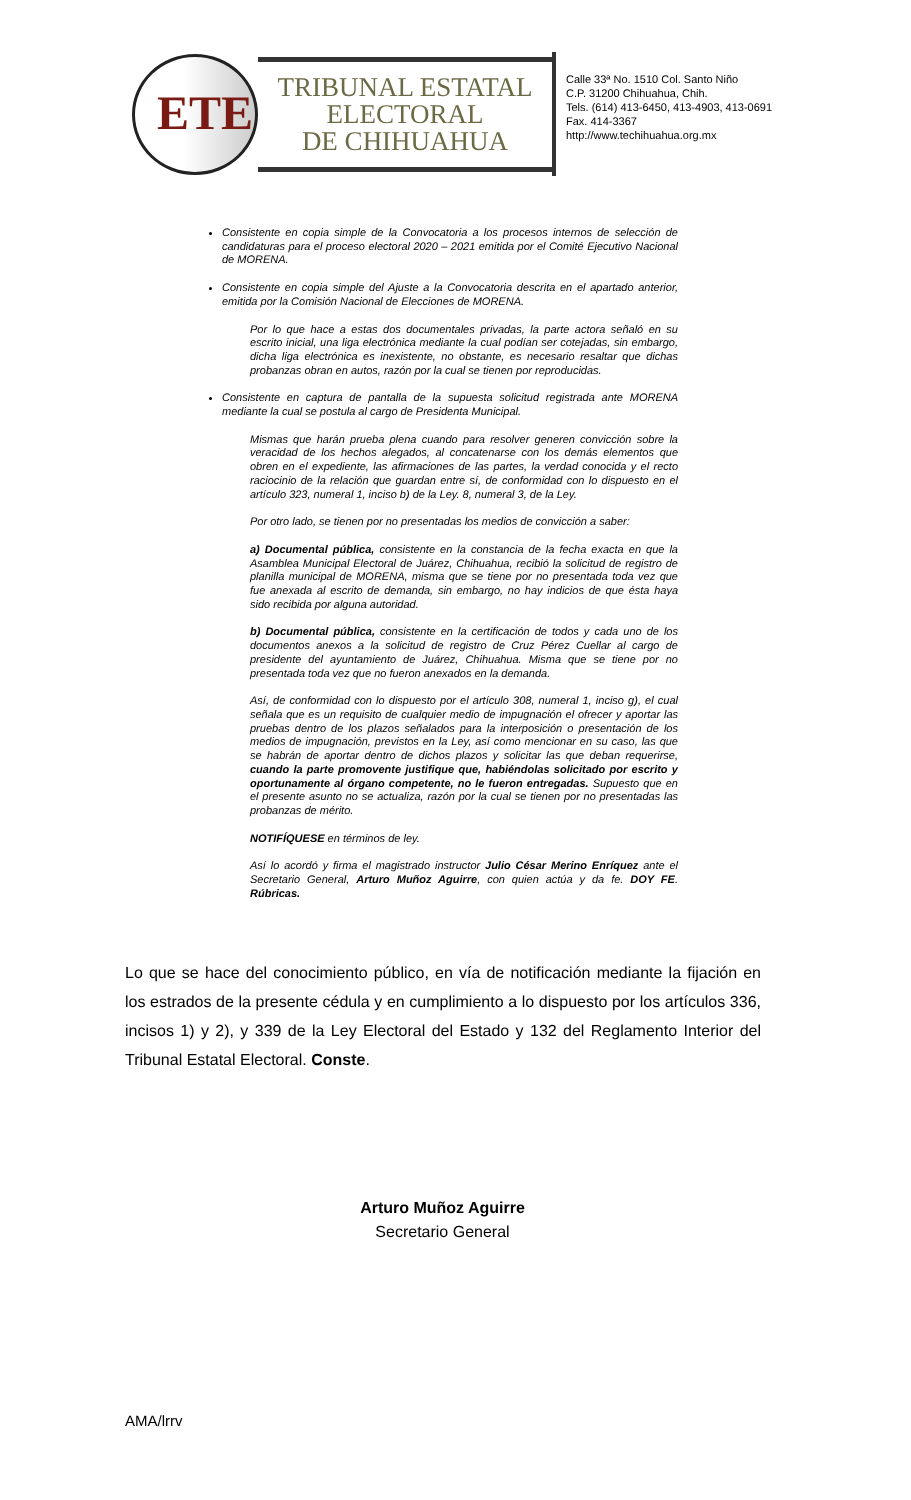ETE
TRIBUNAL ESTATAL
ELECTORAL
DE CHIHUAHUA
Calle 33ª No. 1510 Col. Santo Niño
C.P. 31200 Chihuahua, Chih.
Tels. (614) 413-6450, 413-4903, 413-0691
Fax. 414-3367
http://www.techihuahua.org.mx
Consistente en copia simple de la Convocatoria a los procesos internos de selección de candidaturas para el proceso electoral 2020 – 2021 emitida por el Comité Ejecutivo Nacional de MORENA.
Consistente en copia simple del Ajuste a la Convocatoria descrita en el apartado anterior, emitida por la Comisión Nacional de Elecciones de MORENA.
Por lo que hace a estas dos documentales privadas, la parte actora señaló en su escrito inicial, una liga electrónica mediante la cual podían ser cotejadas, sin embargo, dicha liga electrónica es inexistente, no obstante, es necesario resaltar que dichas probanzas obran en autos, razón por la cual se tienen por reproducidas.
Consistente en captura de pantalla de la supuesta solicitud registrada ante MORENA mediante la cual se postula al cargo de Presidenta Municipal.
Mismas que harán prueba plena cuando para resolver generen convicción sobre la veracidad de los hechos alegados, al concatenarse con los demás elementos que obren en el expediente, las afirmaciones de las partes, la verdad conocida y el recto raciocinio de la relación que guardan entre sí, de conformidad con lo dispuesto en el artículo 323, numeral 1, inciso b) de la Ley. 8, numeral 3, de la Ley.
Por otro lado, se tienen por no presentadas los medios de convicción a saber:
a) Documental pública, consistente en la constancia de la fecha exacta en que la Asamblea Municipal Electoral de Juárez, Chihuahua, recibió la solicitud de registro de planilla municipal de MORENA, misma que se tiene por no presentada toda vez que fue anexada al escrito de demanda, sin embargo, no hay indicios de que ésta haya sido recibida por alguna autoridad.
b) Documental pública, consistente en la certificación de todos y cada uno de los documentos anexos a la solicitud de registro de Cruz Pérez Cuellar al cargo de presidente del ayuntamiento de Juárez, Chihuahua. Misma que se tiene por no presentada toda vez que no fueron anexados en la demanda.
Así, de conformidad con lo dispuesto por el artículo 308, numeral 1, inciso g), el cual señala que es un requisito de cualquier medio de impugnación el ofrecer y aportar las pruebas dentro de los plazos señalados para la interposición o presentación de los medios de impugnación, previstos en la Ley, así como mencionar en su caso, las que se habrán de aportar dentro de dichos plazos y solicitar las que deban requerirse, cuando la parte promovente justifique que, habiéndolas solicitado por escrito y oportunamente al órgano competente, no le fueron entregadas. Supuesto que en el presente asunto no se actualiza, razón por la cual se tienen por no presentadas las probanzas de mérito.
NOTIFÍQUESE en términos de ley.
Así lo acordó y firma el magistrado instructor Julio César Merino Enríquez ante el Secretario General, Arturo Muñoz Aguirre, con quien actúa y da fe. DOY FE. Rúbricas.
Lo que se hace del conocimiento público, en vía de notificación mediante la fijación en los estrados de la presente cédula y en cumplimiento a lo dispuesto por los artículos 336, incisos 1) y 2), y 339 de la Ley Electoral del Estado y 132 del Reglamento Interior del Tribunal Estatal Electoral. Conste.
Arturo Muñoz Aguirre
Secretario General
AMA/lrrv